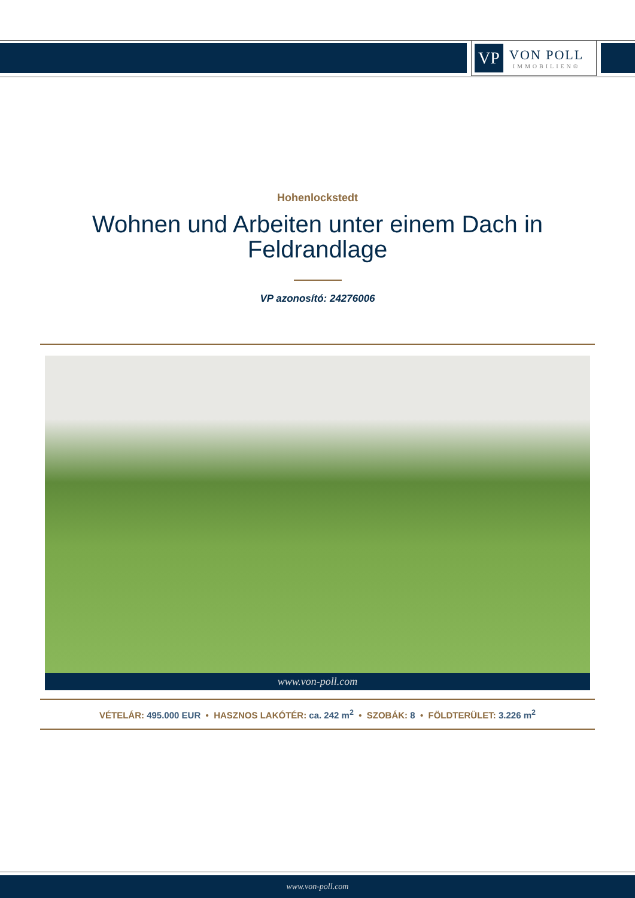VP
VON POLL
IMMOBILIEN®
Hohenlockstedt
Wohnen und Arbeiten unter einem Dach in Feldrandlage
VP azonosító: 24276006
www.von-poll.com
VÉTELÁR: 495.000 EUR • HASZNOS LAKÓTÉR: ca. 242 m<sup>2</sup> • SZOBÁK: 8 • FÖLDTERÜLET: 3.226 m<sup>2</sup>
www.von-poll.com